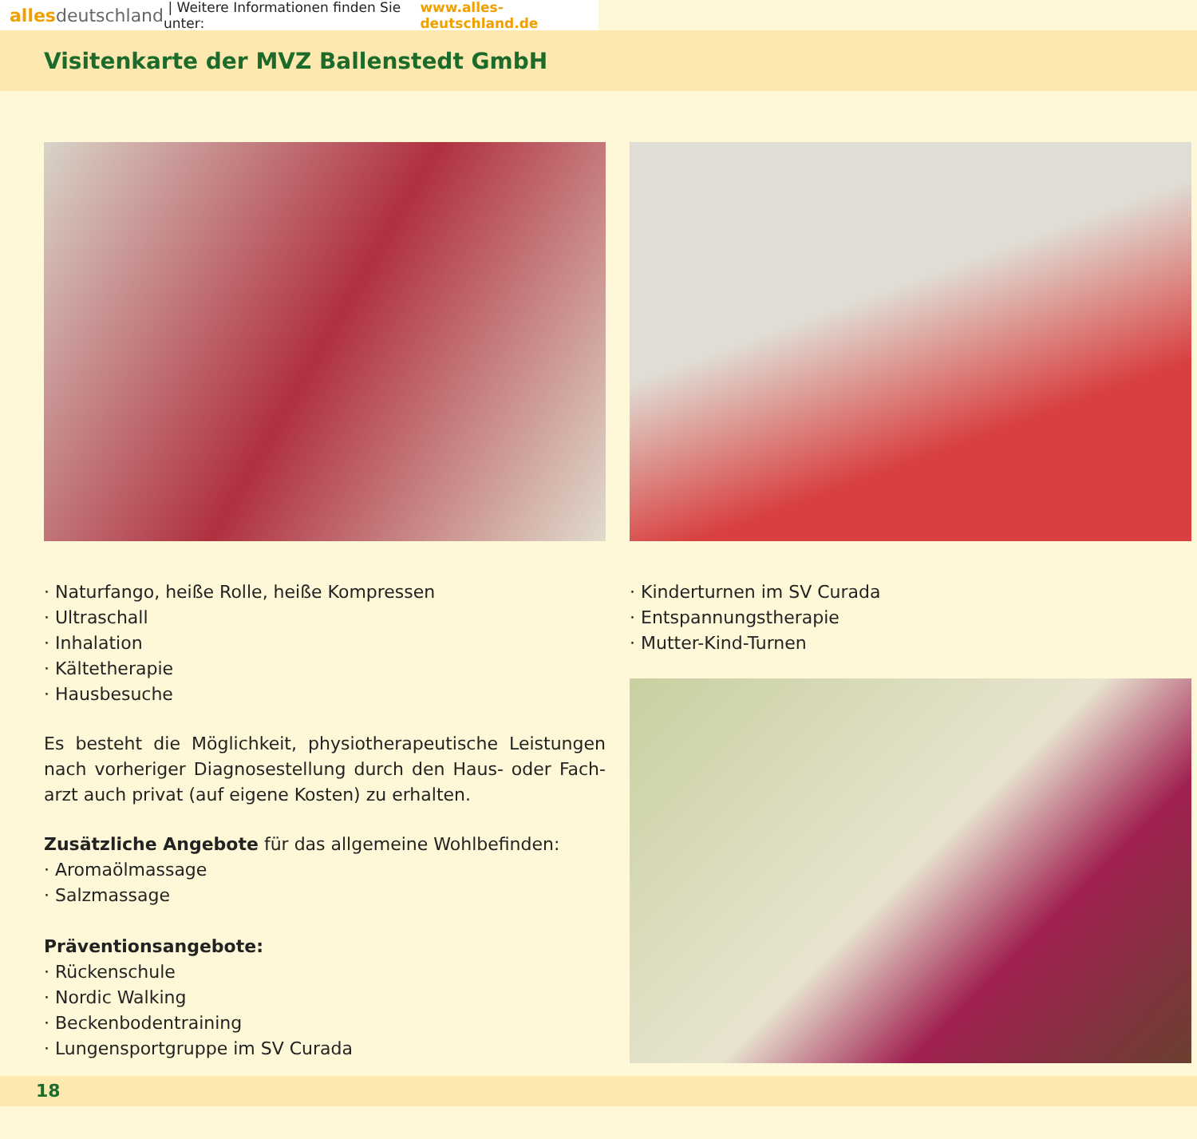alles deutschland | Weitere Informationen finden Sie unter: www.alles-deutschland.de
Visitenkarte der MVZ Ballenstedt GmbH
Naturfango, heiße Rolle, heiße Kompressen
Ultraschall
Inhalation
Kältetherapie
Hausbesuche
Es besteht die Möglichkeit, physiotherapeutische Leistungen nach vorheriger Diagnosestellung durch den Haus- oder Fach-arzt auch privat (auf eigene Kosten) zu erhalten.
Zusätzliche Angebote für das allgemeine Wohlbefinden:
Aromaölmassage
Salzmassage
Präventionsangebote:
Rückenschule
Nordic Walking
Beckenbodentraining
Lungensportgruppe im SV Curada
Kinderturnen im SV Curada
Entspannungstherapie
Mutter-Kind-Turnen
18